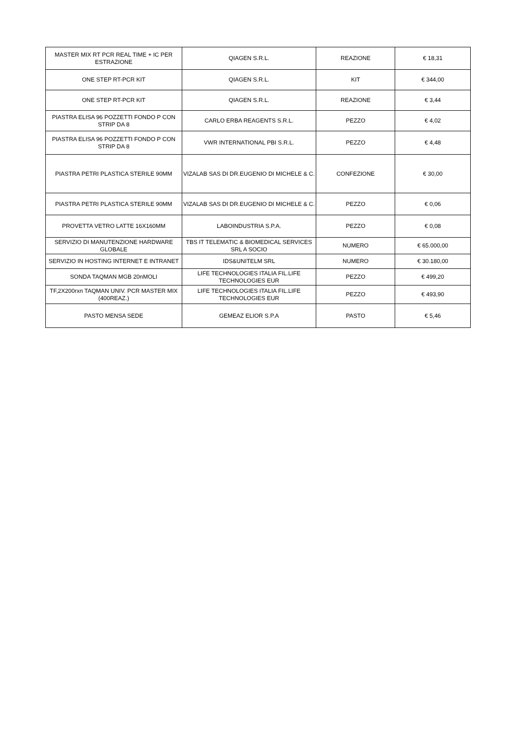| MASTER MIX RT PCR REAL TIME + IC PER ESTRAZIONE | QIAGEN S.R.L. | REAZIONE | € 18,31 |
| ONE STEP RT-PCR KIT | QIAGEN S.R.L. | KIT | € 344,00 |
| ONE STEP RT-PCR KIT | QIAGEN S.R.L. | REAZIONE | € 3,44 |
| PIASTRA ELISA 96 POZZETTI FONDO P CON STRIP DA 8 | CARLO ERBA REAGENTS S.R.L. | PEZZO | € 4,02 |
| PIASTRA ELISA 96 POZZETTI FONDO P CON STRIP DA 8 | VWR INTERNATIONAL PBI S.R.L. | PEZZO | € 4,48 |
| PIASTRA PETRI PLASTICA STERILE 90MM | VIZALAB SAS DI DR.EUGENIO DI MICHELE & C. | CONFEZIONE | € 30,00 |
| PIASTRA PETRI PLASTICA STERILE 90MM | VIZALAB SAS DI DR.EUGENIO DI MICHELE & C. | PEZZO | € 0,06 |
| PROVETTA VETRO LATTE 16X160MM | LABOINDUSTRIA S.P.A. | PEZZO | € 0,08 |
| SERVIZIO DI MANUTENZIONE HARDWARE GLOBALE | TBS IT TELEMATIC & BIOMEDICAL SERVICES SRL A SOCIO | NUMERO | € 65.000,00 |
| SERVIZIO IN HOSTING INTERNET E INTRANET | IDS&UNITELM SRL | NUMERO | € 30.180,00 |
| SONDA TAQMAN MGB 20nMOLI | LIFE TECHNOLOGIES ITALIA FIL.LIFE TECHNOLOGIES EUR | PEZZO | € 499,20 |
| TF,2X200rxn TAQMAN UNIV. PCR MASTER MIX (400REAZ.) | LIFE TECHNOLOGIES ITALIA FIL.LIFE TECHNOLOGIES EUR | PEZZO | € 493,90 |
| PASTO MENSA SEDE | GEMEAZ ELIOR S.P.A | PASTO | € 5,46 |